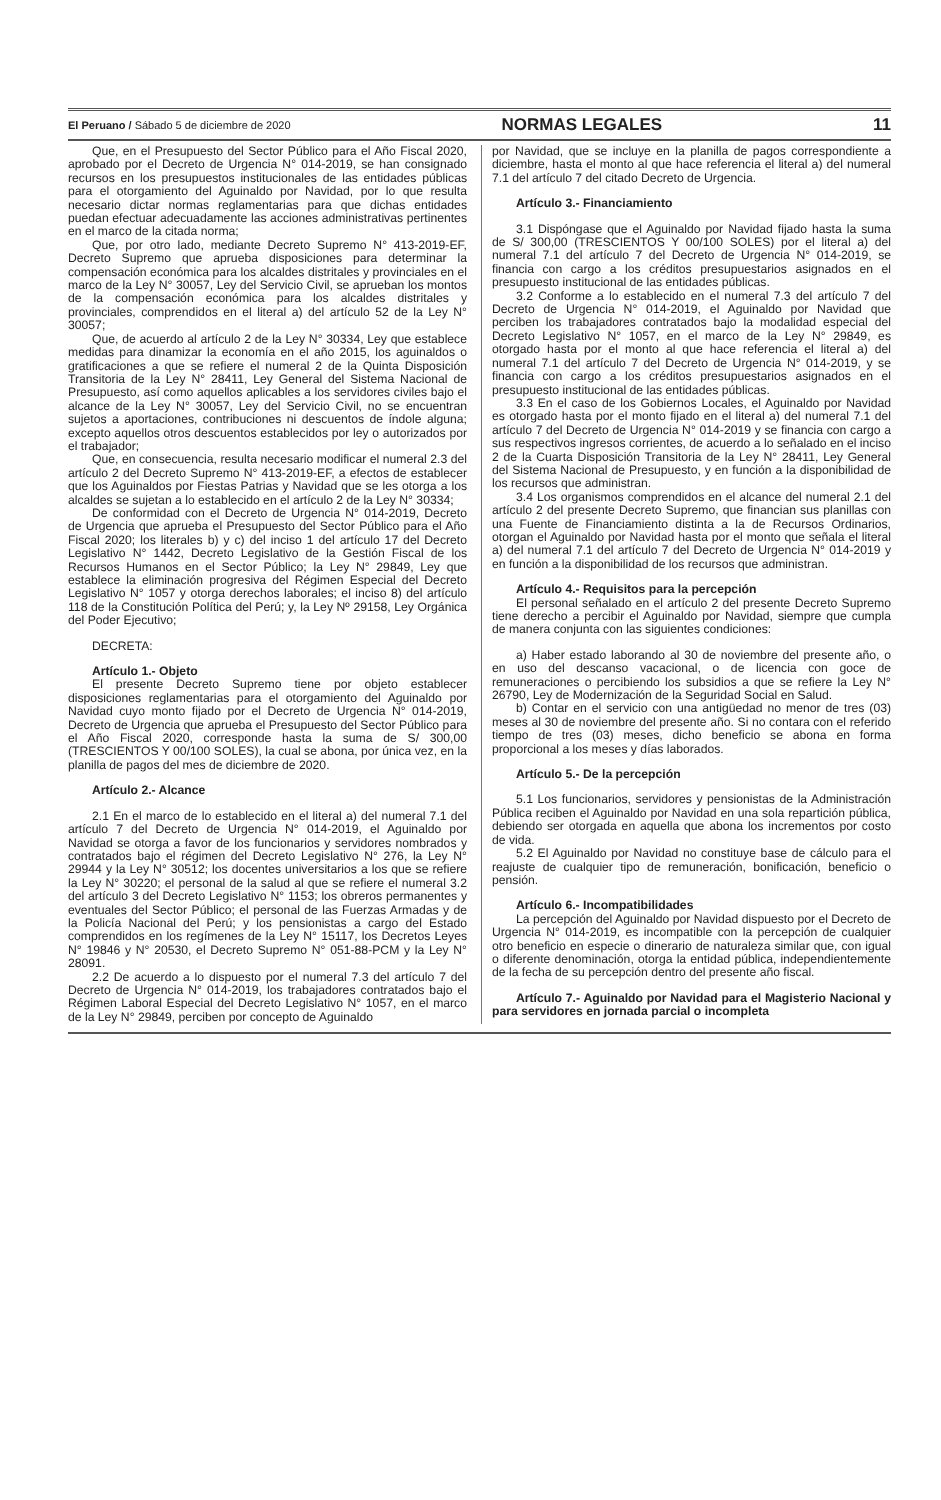El Peruano / Sábado 5 de diciembre de 2020 NORMAS LEGALES 11
Que, en el Presupuesto del Sector Público para el Año Fiscal 2020, aprobado por el Decreto de Urgencia N° 014-2019, se han consignado recursos en los presupuestos institucionales de las entidades públicas para el otorgamiento del Aguinaldo por Navidad, por lo que resulta necesario dictar normas reglamentarias para que dichas entidades puedan efectuar adecuadamente las acciones administrativas pertinentes en el marco de la citada norma;
Que, por otro lado, mediante Decreto Supremo N° 413-2019-EF, Decreto Supremo que aprueba disposiciones para determinar la compensación económica para los alcaldes distritales y provinciales en el marco de la Ley N° 30057, Ley del Servicio Civil, se aprueban los montos de la compensación económica para los alcaldes distritales y provinciales, comprendidos en el literal a) del artículo 52 de la Ley N° 30057;
Que, de acuerdo al artículo 2 de la Ley N° 30334, Ley que establece medidas para dinamizar la economía en el año 2015, los aguinaldos o gratificaciones a que se refiere el numeral 2 de la Quinta Disposición Transitoria de la Ley N° 28411, Ley General del Sistema Nacional de Presupuesto, así como aquellos aplicables a los servidores civiles bajo el alcance de la Ley N° 30057, Ley del Servicio Civil, no se encuentran sujetos a aportaciones, contribuciones ni descuentos de índole alguna; excepto aquellos otros descuentos establecidos por ley o autorizados por el trabajador;
Que, en consecuencia, resulta necesario modificar el numeral 2.3 del artículo 2 del Decreto Supremo N° 413-2019-EF, a efectos de establecer que los Aguinaldos por Fiestas Patrias y Navidad que se les otorga a los alcaldes se sujetan a lo establecido en el artículo 2 de la Ley N° 30334;
De conformidad con el Decreto de Urgencia N° 014-2019, Decreto de Urgencia que aprueba el Presupuesto del Sector Público para el Año Fiscal 2020; los literales b) y c) del inciso 1 del artículo 17 del Decreto Legislativo N° 1442, Decreto Legislativo de la Gestión Fiscal de los Recursos Humanos en el Sector Público; la Ley N° 29849, Ley que establece la eliminación progresiva del Régimen Especial del Decreto Legislativo N° 1057 y otorga derechos laborales; el inciso 8) del artículo 118 de la Constitución Política del Perú; y, la Ley Nº 29158, Ley Orgánica del Poder Ejecutivo;
DECRETA:
Artículo 1.- Objeto
El presente Decreto Supremo tiene por objeto establecer disposiciones reglamentarias para el otorgamiento del Aguinaldo por Navidad cuyo monto fijado por el Decreto de Urgencia N° 014-2019, Decreto de Urgencia que aprueba el Presupuesto del Sector Público para el Año Fiscal 2020, corresponde hasta la suma de S/ 300,00 (TRESCIENTOS Y 00/100 SOLES), la cual se abona, por única vez, en la planilla de pagos del mes de diciembre de 2020.
Artículo 2.- Alcance
2.1 En el marco de lo establecido en el literal a) del numeral 7.1 del artículo 7 del Decreto de Urgencia N° 014-2019, el Aguinaldo por Navidad se otorga a favor de los funcionarios y servidores nombrados y contratados bajo el régimen del Decreto Legislativo N° 276, la Ley N° 29944 y la Ley N° 30512; los docentes universitarios a los que se refiere la Ley N° 30220; el personal de la salud al que se refiere el numeral 3.2 del artículo 3 del Decreto Legislativo N° 1153; los obreros permanentes y eventuales del Sector Público; el personal de las Fuerzas Armadas y de la Policía Nacional del Perú; y los pensionistas a cargo del Estado comprendidos en los regímenes de la Ley N° 15117, los Decretos Leyes N° 19846 y N° 20530, el Decreto Supremo N° 051-88-PCM y la Ley N° 28091.
2.2 De acuerdo a lo dispuesto por el numeral 7.3 del artículo 7 del Decreto de Urgencia N° 014-2019, los trabajadores contratados bajo el Régimen Laboral Especial del Decreto Legislativo N° 1057, en el marco de la Ley N° 29849, perciben por concepto de Aguinaldo
por Navidad, que se incluye en la planilla de pagos correspondiente a diciembre, hasta el monto al que hace referencia el literal a) del numeral 7.1 del artículo 7 del citado Decreto de Urgencia.
Artículo 3.- Financiamiento
3.1 Dispóngase que el Aguinaldo por Navidad fijado hasta la suma de S/ 300,00 (TRESCIENTOS Y 00/100 SOLES) por el literal a) del numeral 7.1 del artículo 7 del Decreto de Urgencia N° 014-2019, se financia con cargo a los créditos presupuestarios asignados en el presupuesto institucional de las entidades públicas.
3.2 Conforme a lo establecido en el numeral 7.3 del artículo 7 del Decreto de Urgencia N° 014-2019, el Aguinaldo por Navidad que perciben los trabajadores contratados bajo la modalidad especial del Decreto Legislativo N° 1057, en el marco de la Ley N° 29849, es otorgado hasta por el monto al que hace referencia el literal a) del numeral 7.1 del artículo 7 del Decreto de Urgencia N° 014-2019, y se financia con cargo a los créditos presupuestarios asignados en el presupuesto institucional de las entidades públicas.
3.3 En el caso de los Gobiernos Locales, el Aguinaldo por Navidad es otorgado hasta por el monto fijado en el literal a) del numeral 7.1 del artículo 7 del Decreto de Urgencia N° 014-2019 y se financia con cargo a sus respectivos ingresos corrientes, de acuerdo a lo señalado en el inciso 2 de la Cuarta Disposición Transitoria de la Ley N° 28411, Ley General del Sistema Nacional de Presupuesto, y en función a la disponibilidad de los recursos que administran.
3.4 Los organismos comprendidos en el alcance del numeral 2.1 del artículo 2 del presente Decreto Supremo, que financian sus planillas con una Fuente de Financiamiento distinta a la de Recursos Ordinarios, otorgan el Aguinaldo por Navidad hasta por el monto que señala el literal a) del numeral 7.1 del artículo 7 del Decreto de Urgencia N° 014-2019 y en función a la disponibilidad de los recursos que administran.
Artículo 4.- Requisitos para la percepción
El personal señalado en el artículo 2 del presente Decreto Supremo tiene derecho a percibir el Aguinaldo por Navidad, siempre que cumpla de manera conjunta con las siguientes condiciones:
a) Haber estado laborando al 30 de noviembre del presente año, o en uso del descanso vacacional, o de licencia con goce de remuneraciones o percibiendo los subsidios a que se refiere la Ley N° 26790, Ley de Modernización de la Seguridad Social en Salud.
b) Contar en el servicio con una antigüedad no menor de tres (03) meses al 30 de noviembre del presente año. Si no contara con el referido tiempo de tres (03) meses, dicho beneficio se abona en forma proporcional a los meses y días laborados.
Artículo 5.- De la percepción
5.1 Los funcionarios, servidores y pensionistas de la Administración Pública reciben el Aguinaldo por Navidad en una sola repartición pública, debiendo ser otorgada en aquella que abona los incrementos por costo de vida.
5.2 El Aguinaldo por Navidad no constituye base de cálculo para el reajuste de cualquier tipo de remuneración, bonificación, beneficio o pensión.
Artículo 6.- Incompatibilidades
La percepción del Aguinaldo por Navidad dispuesto por el Decreto de Urgencia N° 014-2019, es incompatible con la percepción de cualquier otro beneficio en especie o dinerario de naturaleza similar que, con igual o diferente denominación, otorga la entidad pública, independientemente de la fecha de su percepción dentro del presente año fiscal.
Artículo 7.- Aguinaldo por Navidad para el Magisterio Nacional y para servidores en jornada parcial o incompleta